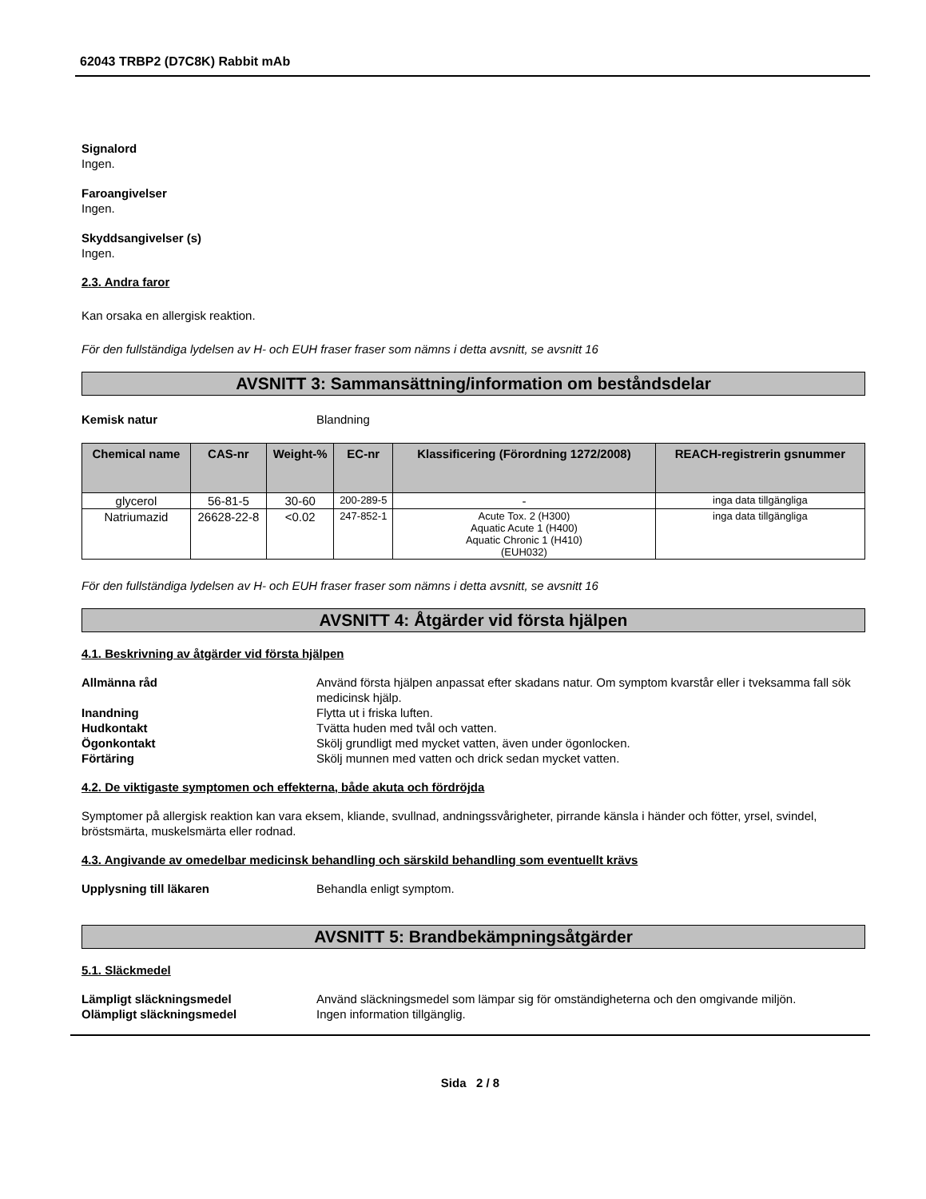62043 TRBP2 (D7C8K) Rabbit mAb
Signalord
Ingen.
Faroangivelser
Ingen.
Skyddsangivelser (s)
Ingen.
2.3. Andra faror
Kan orsaka en allergisk reaktion.
För den fullständiga lydelsen av H- och EUH fraser fraser som nämns i detta avsnitt, se avsnitt 16
AVSNITT 3: Sammansättning/information om beståndsdelar
Kemisk natur Blandning
| Chemical name | CAS-nr | Weight-% | EC-nr | Klassificering (Förordning 1272/2008) | REACH-registrerin gsnummer |
| --- | --- | --- | --- | --- | --- |
| glycerol | 56-81-5 | 30-60 | 200-289-5 | - | inga data tillgängliga |
| Natriumazid | 26628-22-8 | <0.02 | 247-852-1 | Acute Tox. 2 (H300) Aquatic Acute 1 (H400) Aquatic Chronic 1 (H410) (EUH032) | inga data tillgängliga |
För den fullständiga lydelsen av H- och EUH fraser fraser som nämns i detta avsnitt, se avsnitt 16
AVSNITT 4: Åtgärder vid första hjälpen
4.1. Beskrivning av åtgärder vid första hjälpen
Allmänna råd Använd första hjälpen anpassat efter skadans natur. Om symptom kvarstår eller i tveksamma fall sök medicinsk hjälp.
Inandning Flytta ut i friska luften.
Hudkontakt Tvätta huden med tvål och vatten.
Ögonkontakt Skölj grundligt med mycket vatten, även under ögonlocken.
Förtäring Skölj munnen med vatten och drick sedan mycket vatten.
4.2. De viktigaste symptomen och effekterna, både akuta och fördröjda
Symptomer på allergisk reaktion kan vara eksem, kliande, svullnad, andningssvårigheter, pirrande känsla i händer och fötter, yrsel, svindel, bröstsmärta, muskelsmärta eller rodnad.
4.3. Angivande av omedelbar medicinsk behandling och särskild behandling som eventuellt krävs
Upplysning till läkaren Behandla enligt symptom.
AVSNITT 5: Brandbekämpningsåtgärder
5.1. Släckmedel
Lämpligt släckningsmedel Använd släckningsmedel som lämpar sig för omständigheterna och den omgivande miljön.
Olämpligt släckningsmedel Ingen information tillgänglig.
Sida 2 / 8